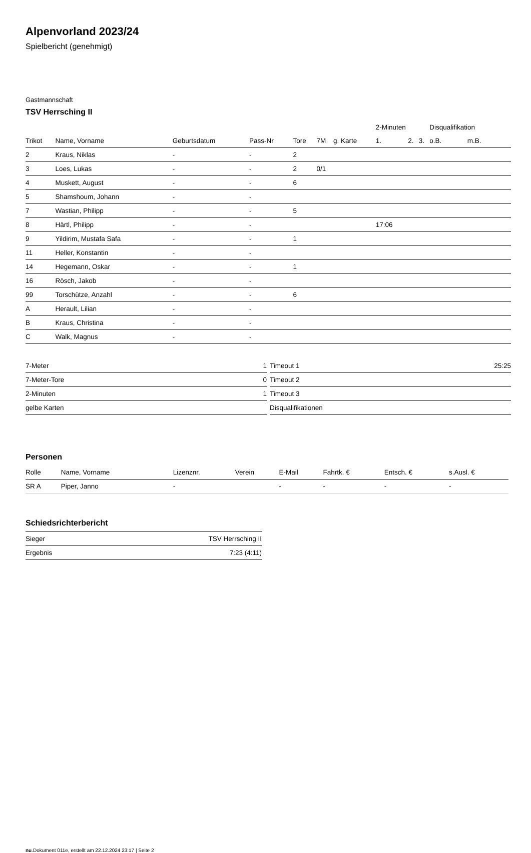Alpenvorland 2023/24
Spielbericht (genehmigt)
Gastmannschaft
TSV Herrsching II
| | | | | | | | 2-Minuten | | | Disqualifikation | |
| --- | --- | --- | --- | --- | --- | --- | --- | --- | --- | --- | --- |
| Trikot | Name, Vorname | Geburtsdatum | Pass-Nr | Tore | 7M | g. Karte | 1. | 2. | 3. | o.B. | m.B. |
| 2 | Kraus, Niklas | - | - | 2 | | | | | | | |
| 3 | Loes, Lukas | - | - | 2 | 0/1 | | | | | | |
| 4 | Muskett, August | - | - | 6 | | | | | | | |
| 5 | Shamshoum, Johann | - | - | | | | | | | | |
| 7 | Wastian, Philipp | - | - | 5 | | | | | | | |
| 8 | Härtl, Philipp | - | - | | | | 17:06 | | | | |
| 9 | Yildirim, Mustafa Safa | - | - | 1 | | | | | | | |
| 11 | Heller, Konstantin | - | - | | | | | | | | |
| 14 | Hegemann, Oskar | - | - | 1 | | | | | | | |
| 16 | Rösch, Jakob | - | - | | | | | | | | |
| 99 | Torschütze, Anzahl | - | - | 6 | | | | | | | |
| A | Herault, Lilian | - | - | | | | | | | | |
| B | Kraus, Christina | - | - | | | | | | | | |
| C | Walk, Magnus | - | - | | | | | | | | |
| 7-Meter | 1 |
| 7-Meter-Tore | 0 |
| 2-Minuten | 1 |
| gelbe Karten | |
| Timeout 1 | 25:25 |
| Timeout 2 | |
| Timeout 3 | |
| Disqualifikationen | |
Personen
| Rolle | Name, Vorname | Lizenznr. | Verein | E-Mail | Fahrtk. € | Entsch. € | s.Ausl. € |
| --- | --- | --- | --- | --- | --- | --- | --- |
| SR A | Piper, Janno | - | | - | - | - | - |
Schiedsrichterbericht
| Sieger | TSV Herrsching II |
| Ergebnis | 7:23 (4:11) |
nu.Dokument 011e, erstellt am 22.12.2024 23:17 | Seite 2